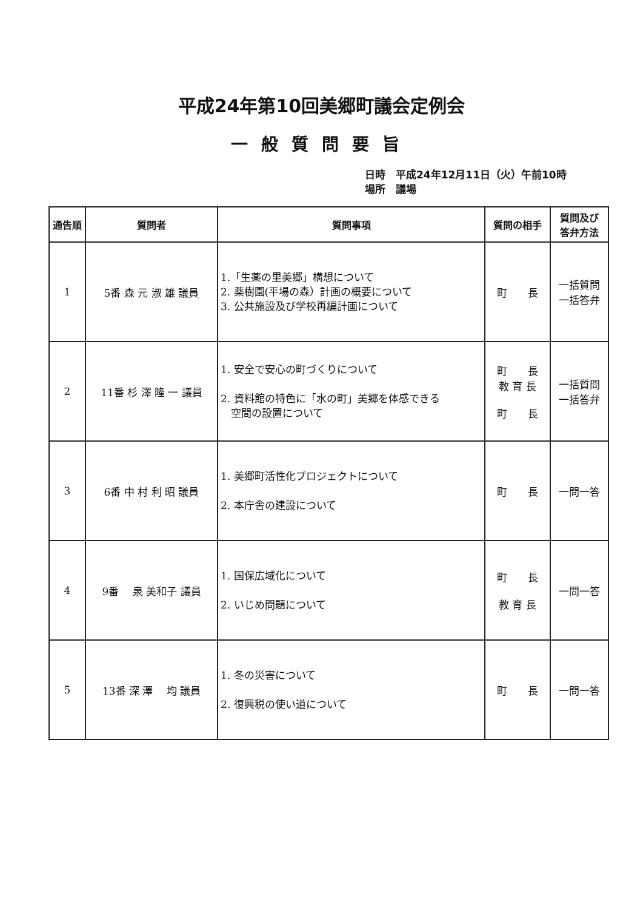平成24年第10回美郷町議会定例会
一般質問要旨
日時　平成24年12月11日（火）午前10時
場所　議場
| 通告順 | 質問者 | 質問事項 | 質問の相手 | 質問及び 答弁方法 |
| --- | --- | --- | --- | --- |
| 1 | 5番 森 元 淑 雄 議員 | 1.「生薬の里美郷」構想について 2. 薬樹園(平場の森）計画の概要について 3. 公共施設及び学校再編計画について | 町 長 | 一括質問 一括答弁 |
| 2 | 11番 杉 澤 隆 一 議員 | 1. 安全で安心の町づくりについて 2. 資料館の特色に「水の町」美郷を体感できる 空間の設置について | 町 長 教 育 長 町 長 | 一括質問 一括答弁 |
| 3 | 6番 中 村 利 昭 議員 | 1. 美郷町活性化プロジェクトについて 2. 本庁舎の建設について | 町 長 | 一問一答 |
| 4 | 9番 泉 美和子 議員 | 1. 国保広域化について 2. いじめ問題について | 町 長 教 育 長 | 一問一答 |
| 5 | 13番 深 澤 均 議員 | 1. 冬の災害について 2. 復興税の使い道について | 町 長 | 一問一答 |